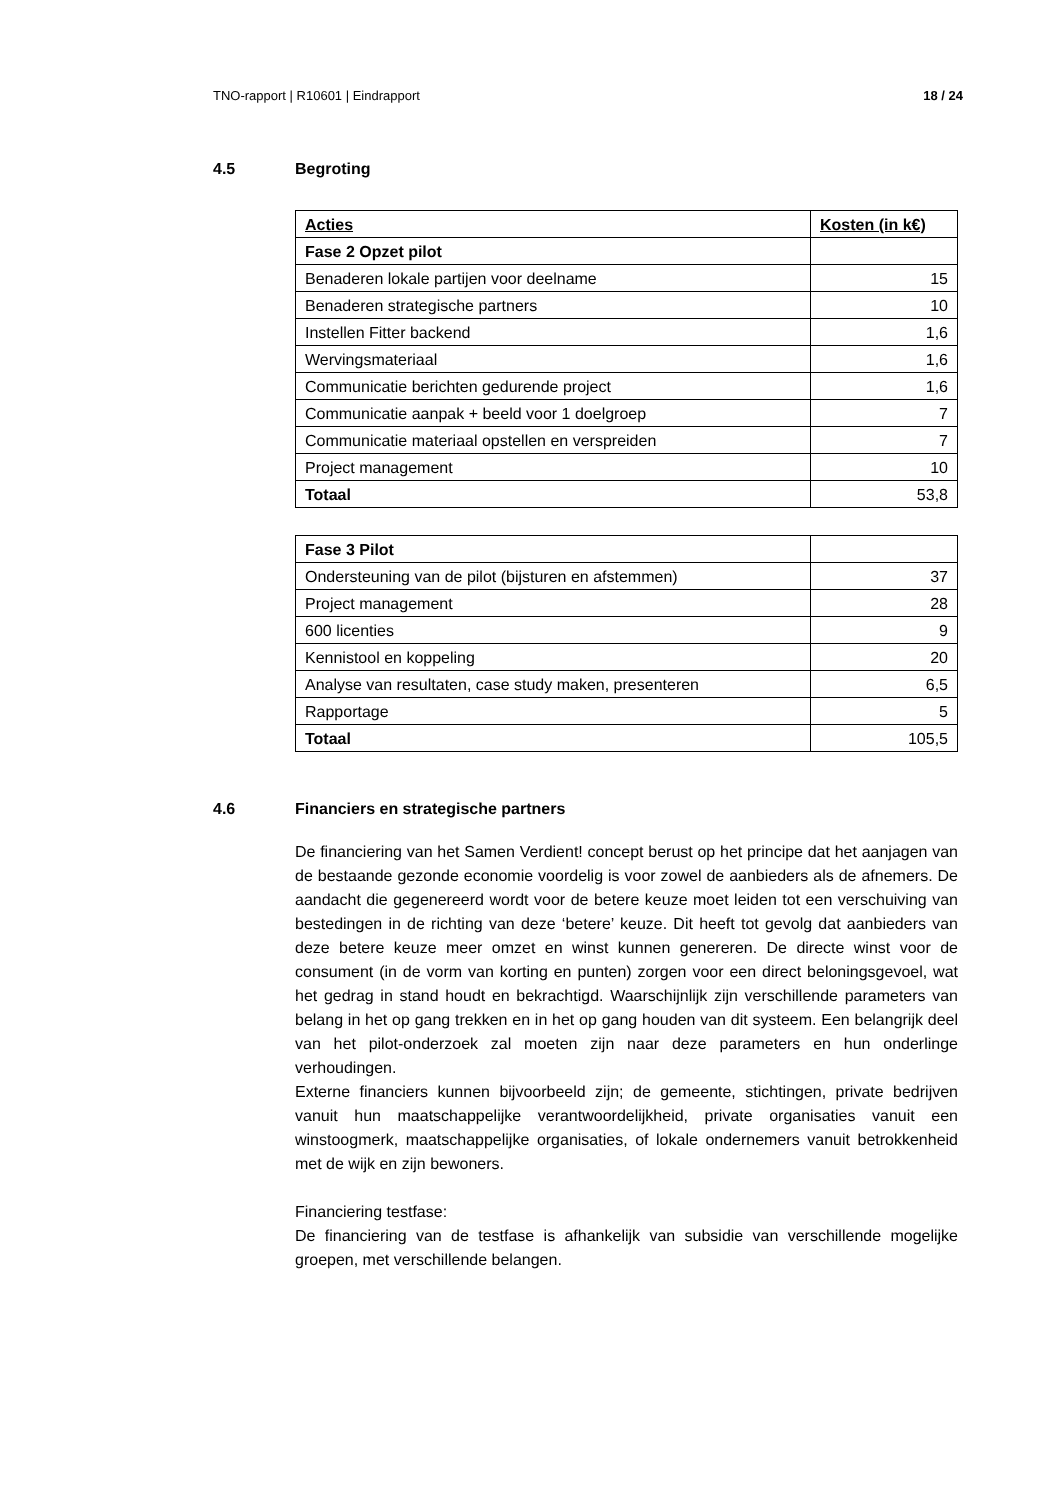TNO-rapport | R10601 | Eindrapport 18 / 24
4.5 Begroting
| Acties | Kosten (in k€) |
| Fase 2 Opzet pilot | |
| Benaderen lokale partijen voor deelname | 15 |
| Benaderen strategische partners | 10 |
| Instellen Fitter backend | 1,6 |
| Wervingsmateriaal | 1,6 |
| Communicatie berichten gedurende project | 1,6 |
| Communicatie aanpak + beeld voor 1 doelgroep | 7 |
| Communicatie materiaal opstellen en verspreiden | 7 |
| Project management | 10 |
| Totaal | 53,8 |
| Fase 3 Pilot | |
| Ondersteuning van de pilot (bijsturen en afstemmen) | 37 |
| Project management | 28 |
| 600 licenties | 9 |
| Kennistool en koppeling | 20 |
| Analyse van resultaten, case study maken, presenteren | 6,5 |
| Rapportage | 5 |
| Totaal | 105,5 |
4.6 Financiers en strategische partners
De financiering van het Samen Verdient! concept berust op het principe dat het aanjagen van de bestaande gezonde economie voordelig is voor zowel de aanbieders als de afnemers. De aandacht die gegenereerd wordt voor de betere keuze moet leiden tot een verschuiving van bestedingen in de richting van deze ‘betere’ keuze. Dit heeft tot gevolg dat aanbieders van deze betere keuze meer omzet en winst kunnen genereren. De directe winst voor de consument (in de vorm van korting en punten) zorgen voor een direct beloningsgevoel, wat het gedrag in stand houdt en bekrachtigd. Waarschijnlijk zijn verschillende parameters van belang in het op gang trekken en in het op gang houden van dit systeem. Een belangrijk deel van het pilot-onderzoek zal moeten zijn naar deze parameters en hun onderlinge verhoudingen.
Externe financiers kunnen bijvoorbeeld zijn; de gemeente, stichtingen, private bedrijven vanuit hun maatschappelijke verantwoordelijkheid, private organisaties vanuit een winstoogmerk, maatschappelijke organisaties, of lokale ondernemers vanuit betrokkenheid met de wijk en zijn bewoners.
Financiering testfase:
De financiering van de testfase is afhankelijk van subsidie van verschillende mogelijke groepen, met verschillende belangen.